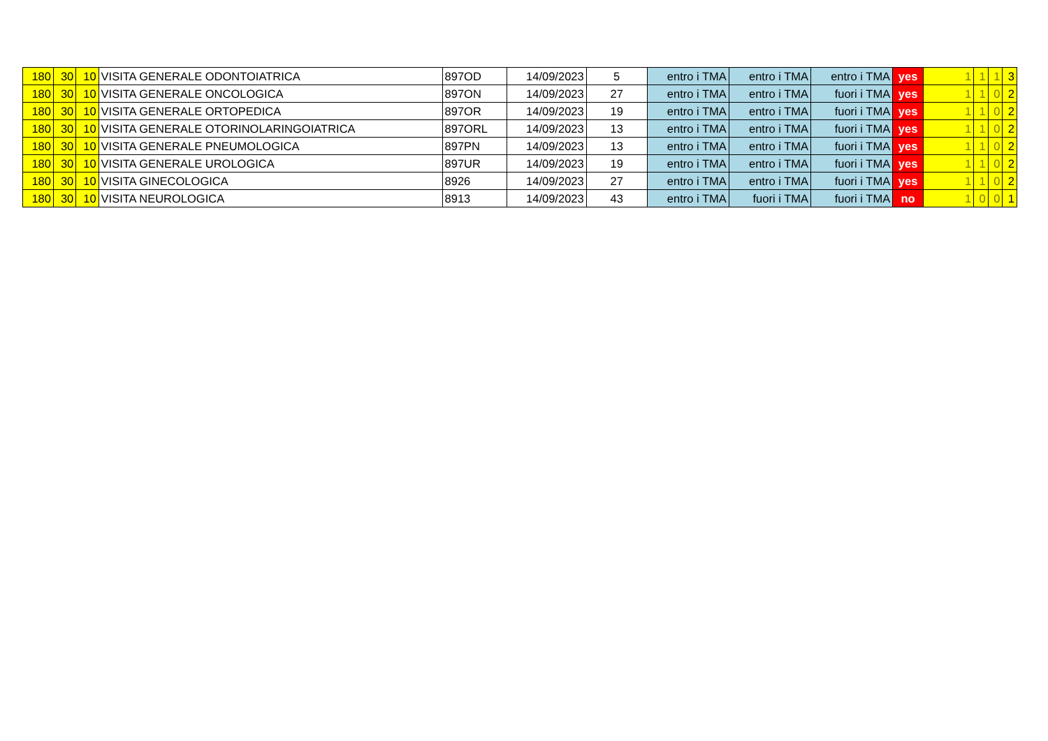| 180 | 30 | 10 | VISITA GENERALE ODONTOIATRICA | 897OD | 14/09/2023 | 5 | entro i TMA | entro i TMA | entro i TMA | yes | 1 | 1 | 1 | 3 |
| 180 | 30 | 10 | VISITA GENERALE ONCOLOGICA | 897ON | 14/09/2023 | 27 | entro i TMA | entro i TMA | fuori i TMA | yes | 1 | 1 | 0 | 2 |
| 180 | 30 | 10 | VISITA GENERALE ORTOPEDICA | 897OR | 14/09/2023 | 19 | entro i TMA | entro i TMA | fuori i TMA | yes | 1 | 1 | 0 | 2 |
| 180 | 30 | 10 | VISITA GENERALE OTORINOLARINGOIATRICA | 897ORL | 14/09/2023 | 13 | entro i TMA | entro i TMA | fuori i TMA | yes | 1 | 1 | 0 | 2 |
| 180 | 30 | 10 | VISITA GENERALE PNEUMOLOGICA | 897PN | 14/09/2023 | 13 | entro i TMA | entro i TMA | fuori i TMA | yes | 1 | 1 | 0 | 2 |
| 180 | 30 | 10 | VISITA GENERALE UROLOGICA | 897UR | 14/09/2023 | 19 | entro i TMA | entro i TMA | fuori i TMA | yes | 1 | 1 | 0 | 2 |
| 180 | 30 | 10 | VISITA GINECOLOGICA | 8926 | 14/09/2023 | 27 | entro i TMA | entro i TMA | fuori i TMA | yes | 1 | 1 | 0 | 2 |
| 180 | 30 | 10 | VISITA NEUROLOGICA | 8913 | 14/09/2023 | 43 | entro i TMA | fuori i TMA | fuori i TMA | no | 1 | 0 | 0 | 1 |